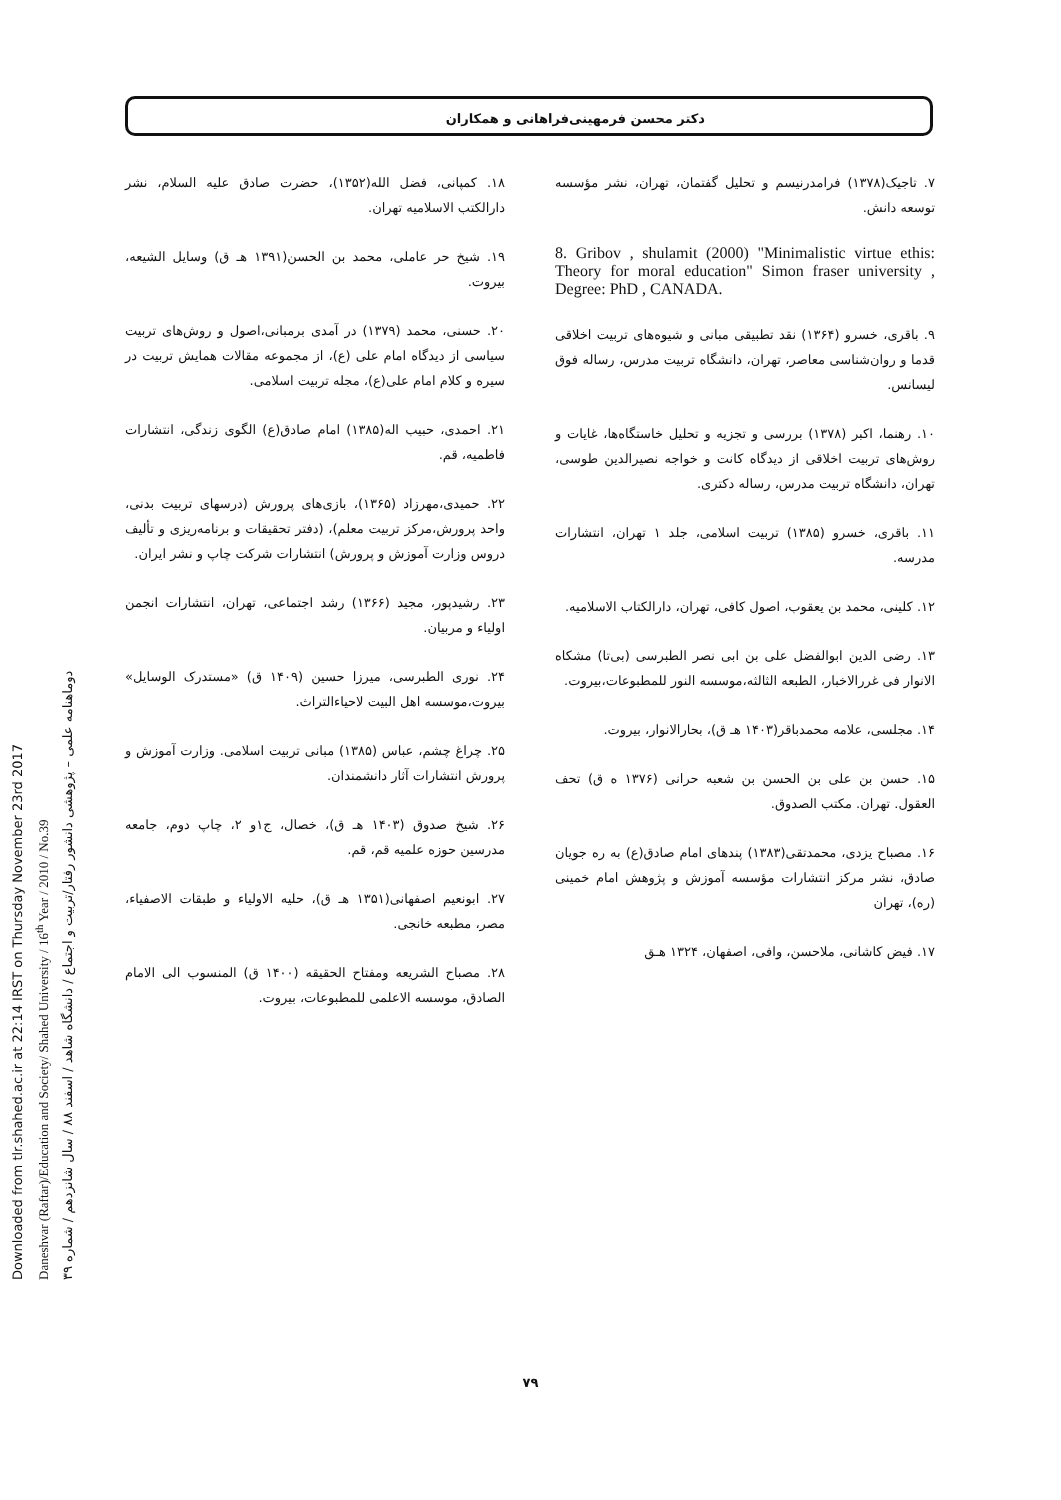Downloaded from tlr.shahed.ac.ir at 22:14 IRST on Thursday November 23rd 2017
Daneshvar (Raftar)/Education and Society/ Shahed University / 16<sup>th</sup> Year / 2010 / No.39
دوماهنامه علمی – پژوهشی دانشور رفتار/تربیت و اجتماع / دانشگاه شاهد / اسفند ۸۸ / سال شانزدهم / شماره ۳۹
دکتر محسن فرمهینی‌فراهانی و همکاران
۷. تاجیک(۱۳۷۸) فرامدرنیسم و تحلیل گفتمان، تهران، نشر مؤسسه توسعه دانش.
8. Gribov , shulamit (2000) "Minimalistic virtue ethis: Theory for moral education" Simon fraser university , Degree: PhD , CANADA.
۹. باقری، خسرو (۱۳۶۴) نقد تطبیقی مبانی و شیوه‌های تربیت اخلاقی قدما و روان‌شناسی معاصر، تهران، دانشگاه تربیت مدرس، رساله فوق لیسانس.
۱۰. رهنما، اکبر (۱۳۷۸) بررسی و تجزیه و تحلیل خاستگاه‌ها، غایات و روش‌های تربیت اخلاقی از دیدگاه کانت و خواجه نصیرالدین طوسی، تهران، دانشگاه تربیت مدرس، رساله دکتری.
۱۱. باقری، خسرو (۱۳۸۵) تربیت اسلامی، جلد ۱ تهران، انتشارات مدرسه.
۱۲. کلینی، محمد بن یعقوب، اصول کافی، تهران، دارالکتاب الاسلامیه.
۱۳. رضی الدین ابوالفضل علی بن ابی نصر الطبرسی (بی‌تا) مشکاه الانوار فی غررالاخبار، الطبعه الثالثه،موسسه النور للمطبوعات،بیروت.
۱۴. مجلسی، علامه محمدباقر(۱۴۰۳ هـ ق)، بحارالانوار، بیروت.
۱۵. حسن بن علی بن الحسن بن شعبه حرانی (۱۳۷۶ ه ق) تحف العقول. تهران. مکتب الصدوق.
۱۶. مصباح یزدی، محمدتقی(۱۳۸۳) پندهای امام صادق(ع) به ره جویان صادق، نشر مرکز انتشارات مؤسسه آموزش و پژوهش امام خمینی (ره)، تهران
۱۷. فیض کاشانی، ملاحسن، وافی، اصفهان، ۱۳۲۴ هـق
۱۸. کمپانی، فضل الله(۱۳۵۲)، حضرت صادق علیه السلام، نشر دارالکتب الاسلامیه تهران.
۱۹. شیخ حر عاملی، محمد بن الحسن(۱۳۹۱ هـ ق) وسایل الشیعه، بیروت.
۲۰. حسنی، محمد (۱۳۷۹) در آمدی برمبانی،اصول و روش‌های تربیت سیاسی از دیدگاه امام علی (ع)، از مجموعه مقالات همایش تربیت در سیره و کلام امام علی(ع)، مجله تربیت اسلامی.
۲۱. احمدی، حبیب اله(۱۳۸۵) امام صادق(ع) الگوی زندگی، انتشارات فاطمیه، قم.
۲۲. حمیدی،مهرزاد (۱۳۶۵)، بازی‌های پرورش (درسهای تربیت بدنی، واحد پرورش،مرکز تربیت معلم)، (دفتر تحقیقات و برنامه‌ریزی و تألیف دروس وزارت آموزش و پرورش) انتشارات شرکت چاپ و نشر ایران.
۲۳. رشیدپور، مجید (۱۳۶۶) رشد اجتماعی، تهران، انتشارات انجمن اولیاء و مربیان.
۲۴. نوری الطبرسی، میرزا حسین (۱۴۰۹ ق) «مستدرک الوسایل» بیروت،موسسه اهل البیت لاحیاءالتراث.
۲۵. چراغ چشم، عباس (۱۳۸۵) مبانی تربیت اسلامی. وزارت آموزش و پرورش انتشارات آثار دانشمندان.
۲۶. شیخ صدوق (۱۴۰۳ هـ ق)، خصال، ج۱و ۲، چاپ دوم، جامعه مدرسین حوزه علمیه قم، قم.
۲۷. ابونعیم اصفهانی(۱۳۵۱ هـ ق)، حلیه الاولیاء و طبقات الاصفیاء، مصر، مطبعه خانجی.
۲۸. مصباح الشریعه ومفتاح الحقیقه (۱۴۰۰ ق) المنسوب الی الامام الصادق، موسسه الاعلمی للمطبوعات، بیروت.
۷۹